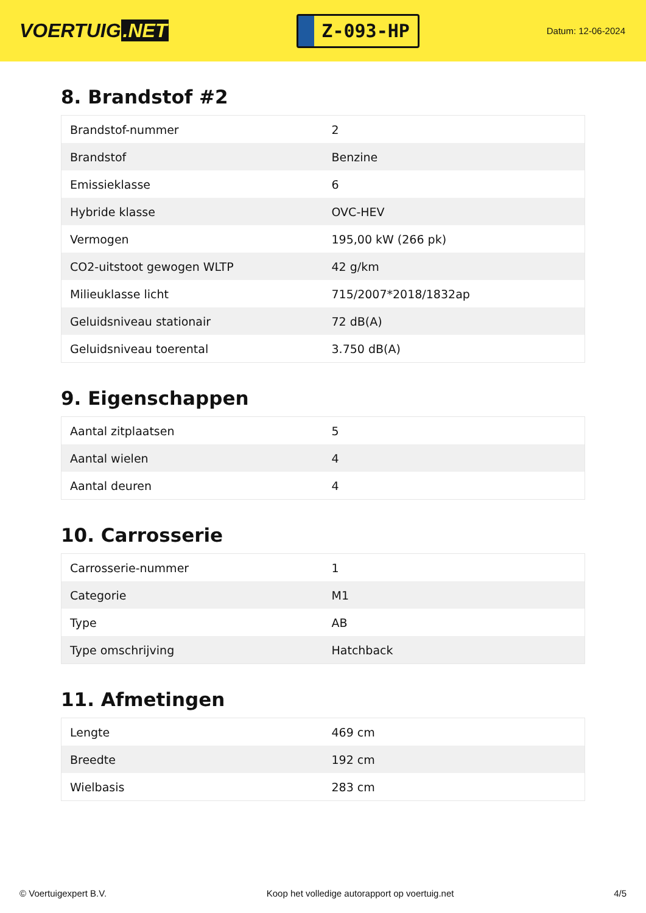VOERTUIG.NET
Z-093-HP
Datum: 12-06-2024
8. Brandstof #2
| Brandstof-nummer | 2 |
| Brandstof | Benzine |
| Emissieklasse | 6 |
| Hybride klasse | OVC-HEV |
| Vermogen | 195,00 kW (266 pk) |
| CO2-uitstoot gewogen WLTP | 42 g/km |
| Milieuklasse licht | 715/2007*2018/1832ap |
| Geluidsniveau stationair | 72 dB(A) |
| Geluidsniveau toerental | 3.750 dB(A) |
9. Eigenschappen
| Aantal zitplaatsen | 5 |
| Aantal wielen | 4 |
| Aantal deuren | 4 |
10. Carrosserie
| Carrosserie-nummer | 1 |
| Categorie | M1 |
| Type | AB |
| Type omschrijving | Hatchback |
11. Afmetingen
| Lengte | 469 cm |
| Breedte | 192 cm |
| Wielbasis | 283 cm |
© Voertuigexpert B.V. Koop het volledige autorapport op voertuig.net 4/5